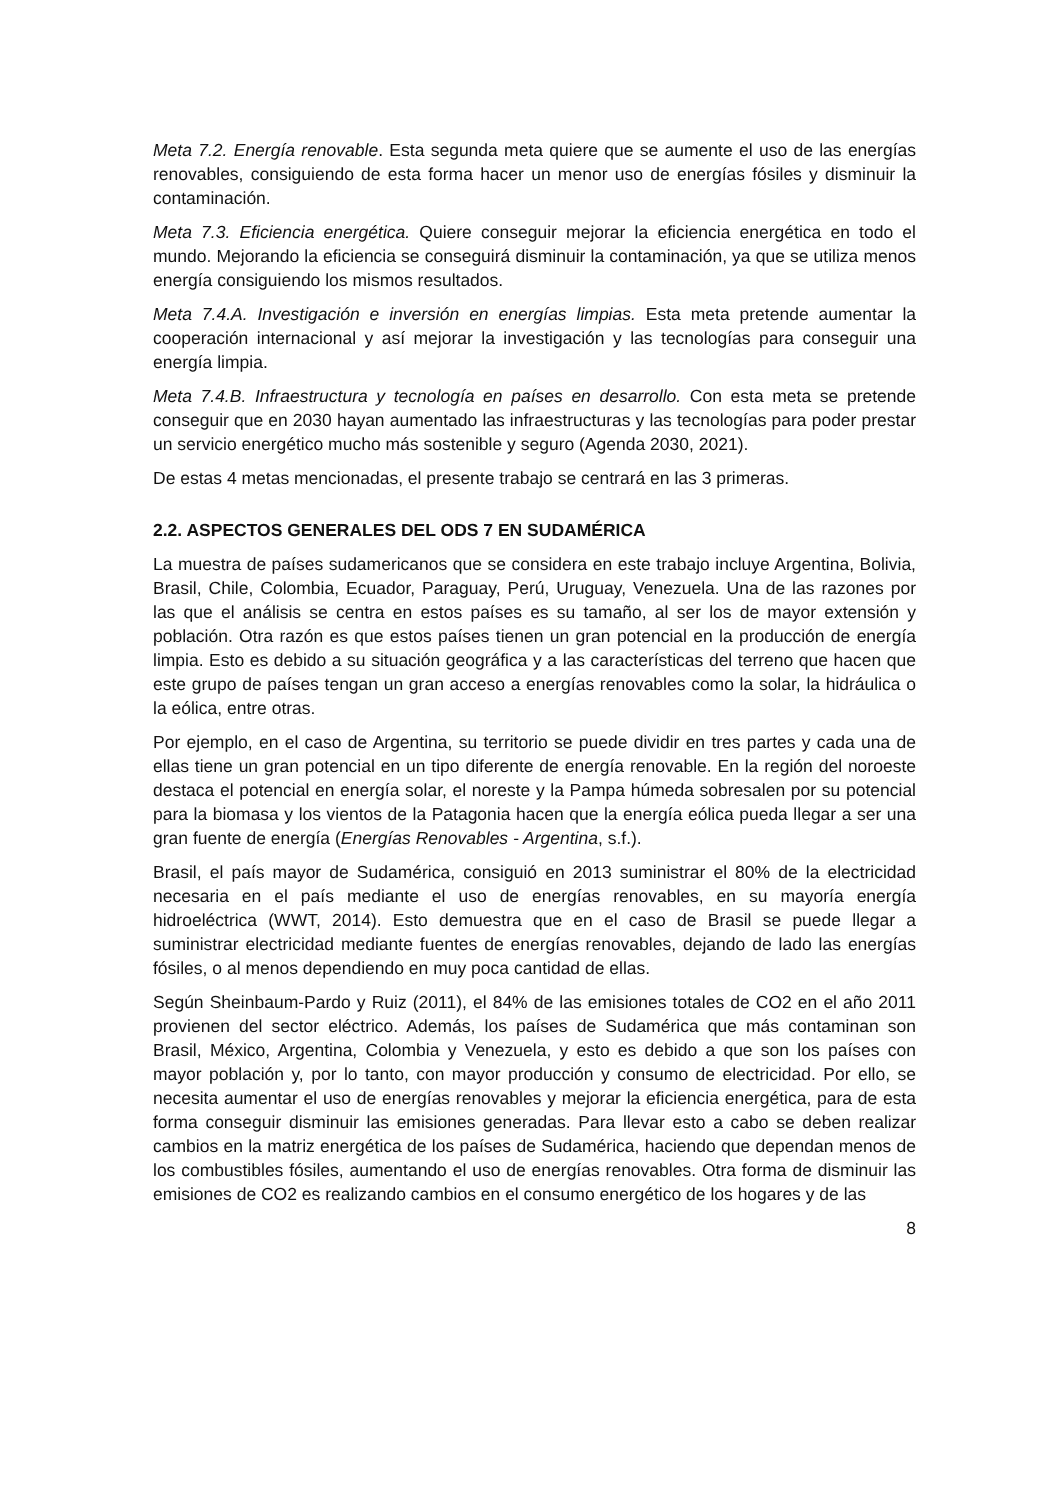Meta 7.2. Energía renovable. Esta segunda meta quiere que se aumente el uso de las energías renovables, consiguiendo de esta forma hacer un menor uso de energías fósiles y disminuir la contaminación.
Meta 7.3. Eficiencia energética. Quiere conseguir mejorar la eficiencia energética en todo el mundo. Mejorando la eficiencia se conseguirá disminuir la contaminación, ya que se utiliza menos energía consiguiendo los mismos resultados.
Meta 7.4.A. Investigación e inversión en energías limpias. Esta meta pretende aumentar la cooperación internacional y así mejorar la investigación y las tecnologías para conseguir una energía limpia.
Meta 7.4.B. Infraestructura y tecnología en países en desarrollo. Con esta meta se pretende conseguir que en 2030 hayan aumentado las infraestructuras y las tecnologías para poder prestar un servicio energético mucho más sostenible y seguro (Agenda 2030, 2021).
De estas 4 metas mencionadas, el presente trabajo se centrará en las 3 primeras.
2.2. ASPECTOS GENERALES DEL ODS 7 EN SUDAMÉRICA
La muestra de países sudamericanos que se considera en este trabajo incluye Argentina, Bolivia, Brasil, Chile, Colombia, Ecuador, Paraguay, Perú, Uruguay, Venezuela. Una de las razones por las que el análisis se centra en estos países es su tamaño, al ser los de mayor extensión y población. Otra razón es que estos países tienen un gran potencial en la producción de energía limpia. Esto es debido a su situación geográfica y a las características del terreno que hacen que este grupo de países tengan un gran acceso a energías renovables como la solar, la hidráulica o la eólica, entre otras.
Por ejemplo, en el caso de Argentina, su territorio se puede dividir en tres partes y cada una de ellas tiene un gran potencial en un tipo diferente de energía renovable. En la región del noroeste destaca el potencial en energía solar, el noreste y la Pampa húmeda sobresalen por su potencial para la biomasa y los vientos de la Patagonia hacen que la energía eólica pueda llegar a ser una gran fuente de energía (Energías Renovables - Argentina, s.f.).
Brasil, el país mayor de Sudamérica, consiguió en 2013 suministrar el 80% de la electricidad necesaria en el país mediante el uso de energías renovables, en su mayoría energía hidroeléctrica (WWT, 2014). Esto demuestra que en el caso de Brasil se puede llegar a suministrar electricidad mediante fuentes de energías renovables, dejando de lado las energías fósiles, o al menos dependiendo en muy poca cantidad de ellas.
Según Sheinbaum-Pardo y Ruiz (2011), el 84% de las emisiones totales de CO2 en el año 2011 provienen del sector eléctrico. Además, los países de Sudamérica que más contaminan son Brasil, México, Argentina, Colombia y Venezuela, y esto es debido a que son los países con mayor población y, por lo tanto, con mayor producción y consumo de electricidad. Por ello, se necesita aumentar el uso de energías renovables y mejorar la eficiencia energética, para de esta forma conseguir disminuir las emisiones generadas. Para llevar esto a cabo se deben realizar cambios en la matriz energética de los países de Sudamérica, haciendo que dependan menos de los combustibles fósiles, aumentando el uso de energías renovables. Otra forma de disminuir las emisiones de CO2 es realizando cambios en el consumo energético de los hogares y de las
8